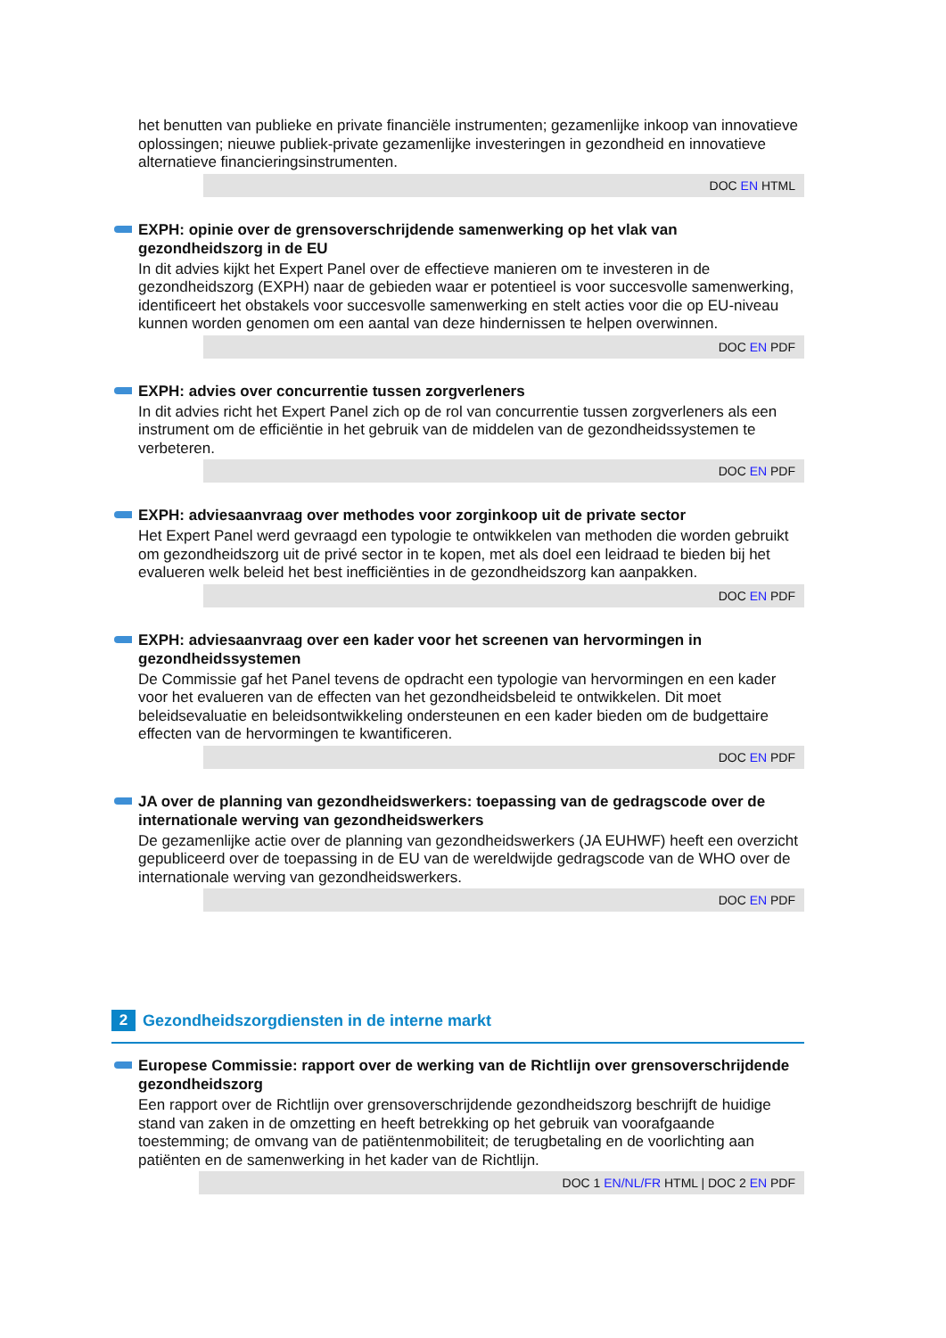het benutten van publieke en private financiële instrumenten; gezamenlijke inkoop van innovatieve oplossingen; nieuwe publiek-private gezamenlijke investeringen in gezondheid en innovatieve alternatieve financieringsinstrumenten.
DOC EN HTML
EXPH: opinie over de grensoverschrijdende samenwerking op het vlak van gezondheidszorg in de EU
In dit advies kijkt het Expert Panel over de effectieve manieren om te investeren in de gezondheidszorg (EXPH) naar de gebieden waar er potentieel is voor succesvolle samenwerking, identificeert het obstakels voor succesvolle samenwerking en stelt acties voor die op EU-niveau kunnen worden genomen om een aantal van deze hindernissen te helpen overwinnen.
DOC EN PDF
EXPH: advies over concurrentie tussen zorgverleners
In dit advies richt het Expert Panel zich op de rol van concurrentie tussen zorgverleners als een instrument om de efficiëntie in het gebruik van de middelen van de gezondheidssystemen te verbeteren.
DOC EN PDF
EXPH: adviesaanvraag over methodes voor zorginkoop uit de private sector
Het Expert Panel werd gevraagd een typologie te ontwikkelen van methoden die worden gebruikt om gezondheidszorg uit de privé sector in te kopen, met als doel een leidraad te bieden bij het evalueren welk beleid het best inefficiënties in de gezondheidszorg kan aanpakken.
DOC EN PDF
EXPH: adviesaanvraag over een kader voor het screenen van hervormingen in gezondheidssystemen
De Commissie gaf het Panel tevens de opdracht een typologie van hervormingen en een kader voor het evalueren van de effecten van het gezondheidsbeleid te ontwikkelen. Dit moet beleidsevaluatie en beleidsontwikkeling ondersteunen en een kader bieden om de budgettaire effecten van de hervormingen te kwantificeren.
DOC EN PDF
JA over de planning van gezondheidswerkers: toepassing van de gedragscode over de internationale werving van gezondheidswerkers
De gezamenlijke actie over de planning van gezondheidswerkers (JA EUHWF) heeft een overzicht gepubliceerd over de toepassing in de EU van de wereldwijde gedragscode van de WHO over de internationale werving van gezondheidswerkers.
DOC EN PDF
2 Gezondheidszorgdiensten in de interne markt
Europese Commissie: rapport over de werking van de Richtlijn over grensoverschrijdende gezondheidszorg
Een rapport over de Richtlijn over grensoverschrijdende gezondheidszorg beschrijft de huidige stand van zaken in de omzetting en heeft betrekking op het gebruik van voorafgaande toestemming; de omvang van de patiëntenmobiliteit; de terugbetaling en de voorlichting aan patiënten en de samenwerking in het kader van de Richtlijn.
DOC 1 EN/NL/FR HTML | DOC 2 EN PDF